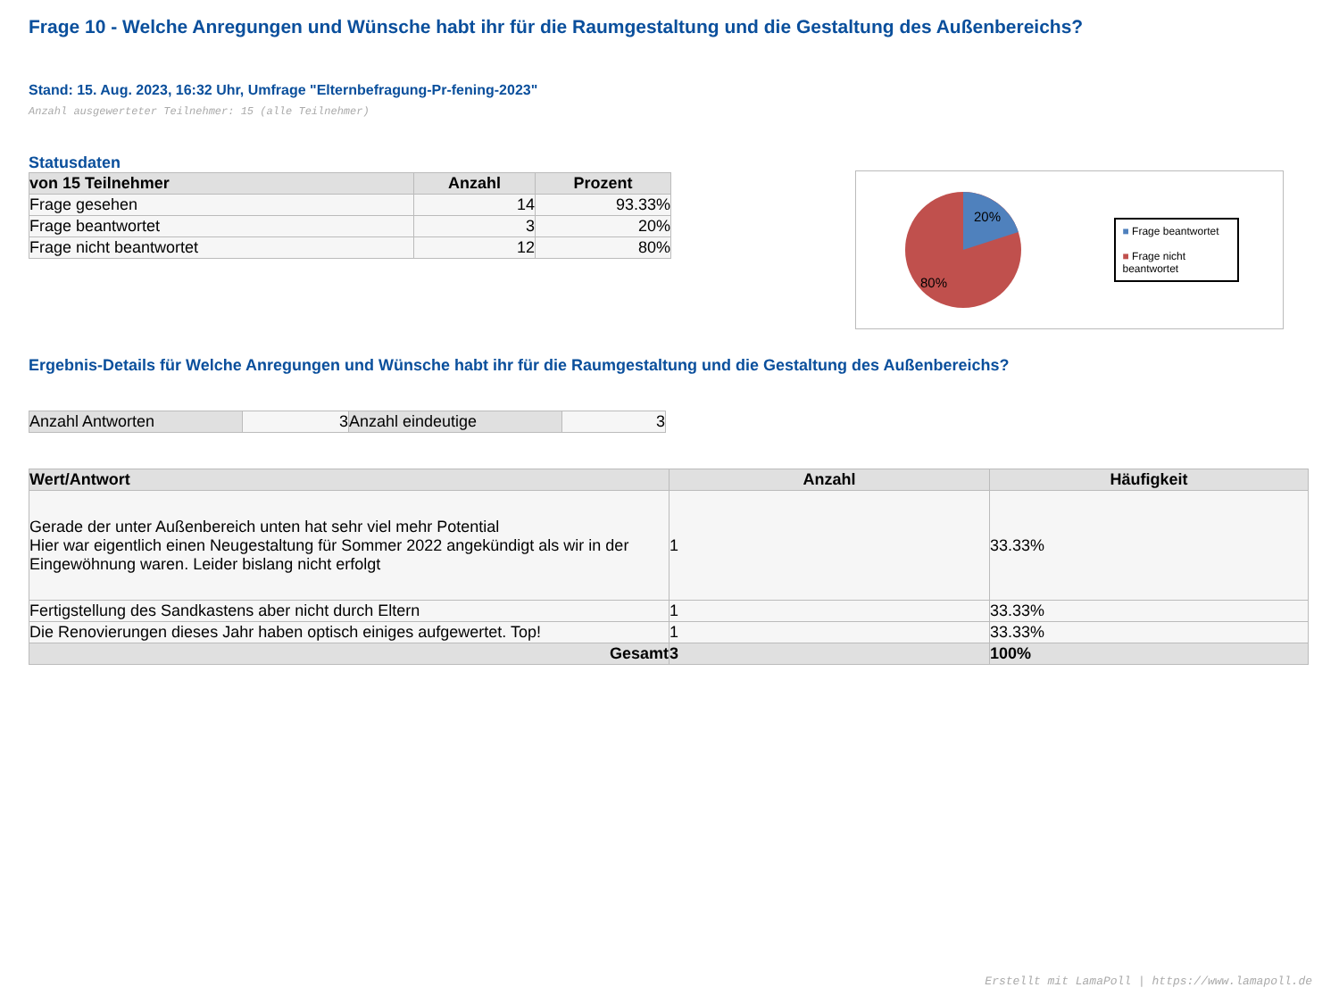Frage 10 - Welche Anregungen und Wünsche habt ihr für die Raumgestaltung und die Gestaltung des Außenbereichs?
Stand: 15. Aug. 2023, 16:32 Uhr, Umfrage "Elternbefragung-Pr-fening-2023"
Anzahl ausgewerteter Teilnehmer: 15 (alle Teilnehmer)
Statusdaten
| von 15 Teilnehmer | Anzahl | Prozent |
| --- | --- | --- |
| Frage gesehen | 14 | 93.33% |
| Frage beantwortet | 3 | 20% |
| Frage nicht beantwortet | 12 | 80% |
20%
80%
■ Frage beantwortet
■ Frage nicht beantwortet
Ergebnis-Details für Welche Anregungen und Wünsche habt ihr für die Raumgestaltung und die Gestaltung des Außenbereichs?
| Anzahl Antworten | 3 | Anzahl eindeutige | 3 |
| Wert/Antwort | Anzahl | Häufigkeit |
| --- | --- | --- |
| Gerade der unter Außenbereich unten hat sehr viel mehr Potential Hier war eigentlich einen Neugestaltung für Sommer 2022 angekündigt als wir in der Eingewöhnung waren. Leider bislang nicht erfolgt | 1 | 33.33% |
| Fertigstellung des Sandkastens aber nicht durch Eltern | 1 | 33.33% |
| Die Renovierungen dieses Jahr haben optisch einiges aufgewertet. Top! | 1 | 33.33% |
| Gesamt | 3 | 100% |
Erstellt mit LamaPoll | https://www.lamapoll.de